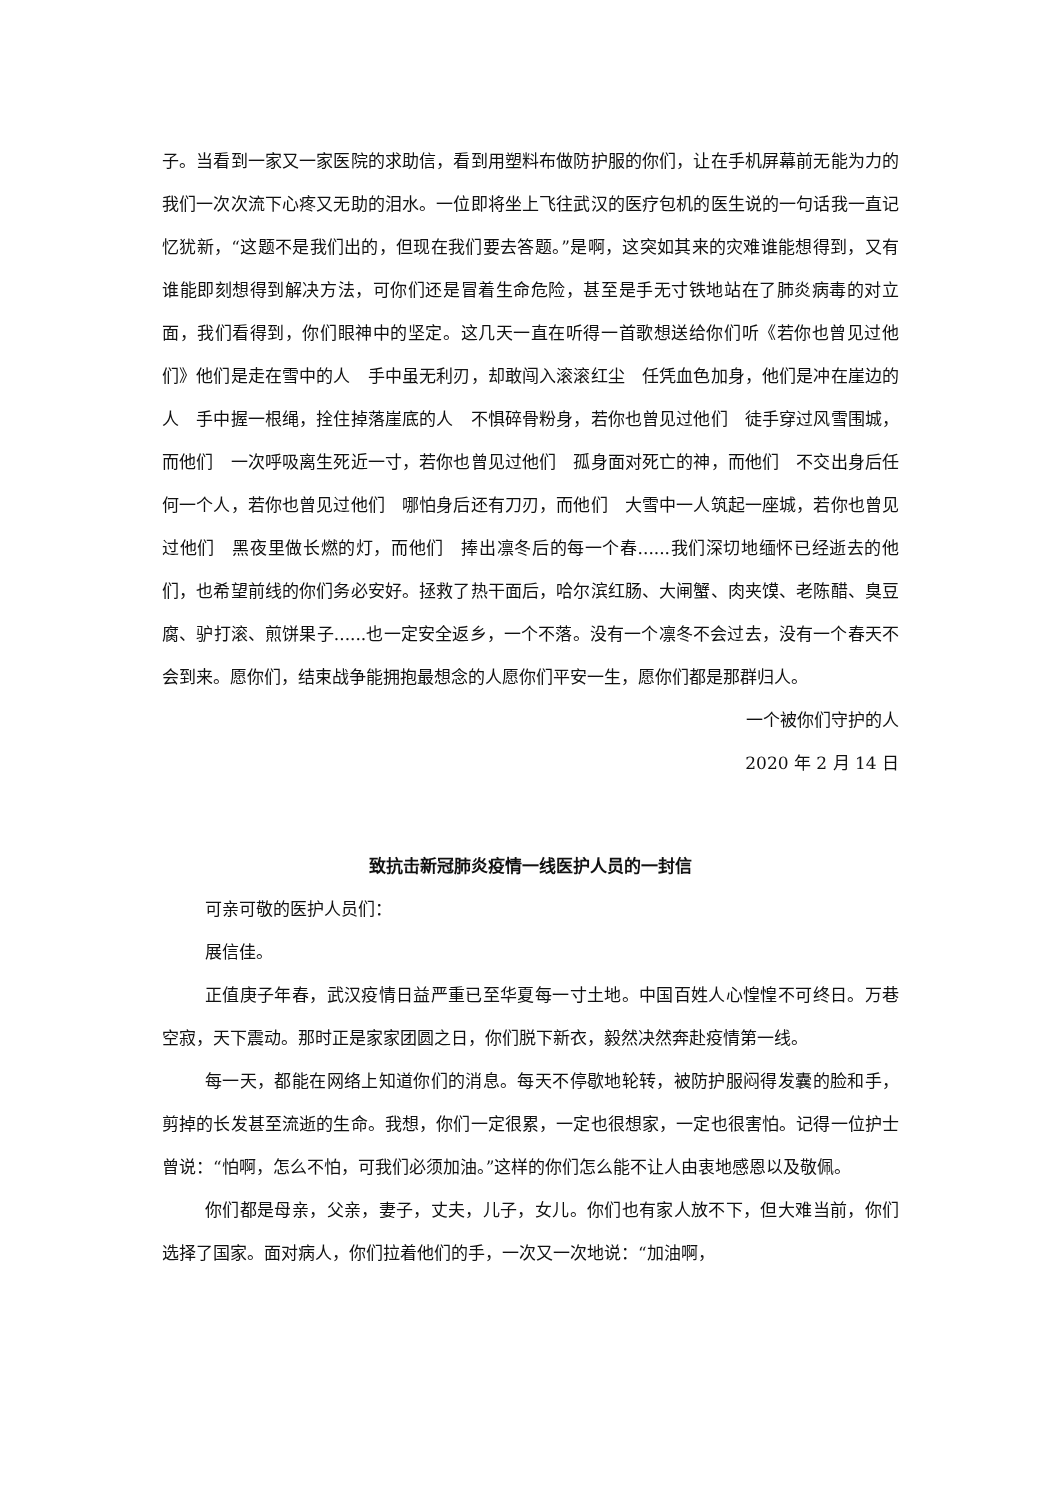子。当看到一家又一家医院的求助信，看到用塑料布做防护服的你们，让在手机屏幕前无能为力的我们一次次流下心疼又无助的泪水。一位即将坐上飞往武汉的医疗包机的医生说的一句话我一直记忆犹新，“这题不是我们出的，但现在我们要去答题。”是啊，这突如其来的灾难谁能想得到，又有谁能即刻想得到解决方法，可你们还是冒着生命危险，甚至是手无寸铁地站在了肺炎病毒的对立面，我们看得到，你们眼神中的坚定。这几天一直在听得一首歌想送给你们听《若你也曾见过他们》他们是走在雪中的人　手中虽无利刃，却敢闯入滚滚红尘　任凭血色加身，他们是冲在崖边的人　手中握一根绳，拴住掉落崖底的人　不惧碎骨粉身，若你也曾见过他们　徒手穿过风雪围城，而他们　一次呼吸离生死近一寸，若你也曾见过他们　孤身面对死亡的神，而他们　不交出身后任何一个人，若你也曾见过他们　哪怕身后还有刀刃，而他们　大雪中一人筑起一座城，若你也曾见过他们　黑夜里做长燃的灯，而他们　捧出凛冬后的每一个春......我们深切地缅怀已经逝去的他们，也希望前线的你们务必安好。拯救了热干面后，哈尔滨红肠、大闸蟹、肉夹馍、老陈醋、臭豆腐、驴打滚、煎饼果子......也一定安全返乡，一个不落。没有一个凛冬不会过去，没有一个春天不会到来。愿你们，结束战争能拥抱最想念的人愿你们平安一生，愿你们都是那群归人。
一个被你们守护的人
2020 年 2 月 14 日
致抗击新冠肺炎疫情一线医护人员的一封信
可亲可敬的医护人员们：
展信佳。
正值庚子年春，武汉疫情日益严重已至华夏每一寸土地。中国百姓人心惶惶不可终日。万巷空寂，天下震动。那时正是家家团圆之日，你们脱下新衣，毅然决然奔赴疫情第一线。
每一天，都能在网络上知道你们的消息。每天不停歇地轮转，被防护服闷得发囊的脸和手，剪掉的长发甚至流逝的生命。我想，你们一定很累，一定也很想家，一定也很害怕。记得一位护士曾说：“怕啊，怎么不怕，可我们必须加油。”这样的你们怎么能不让人由衷地感恩以及敬佩。
你们都是母亲，父亲，妻子，丈夫，儿子，女儿。你们也有家人放不下，但大难当前，你们选择了国家。面对病人，你们拉着他们的手，一次又一次地说：“加油啊，